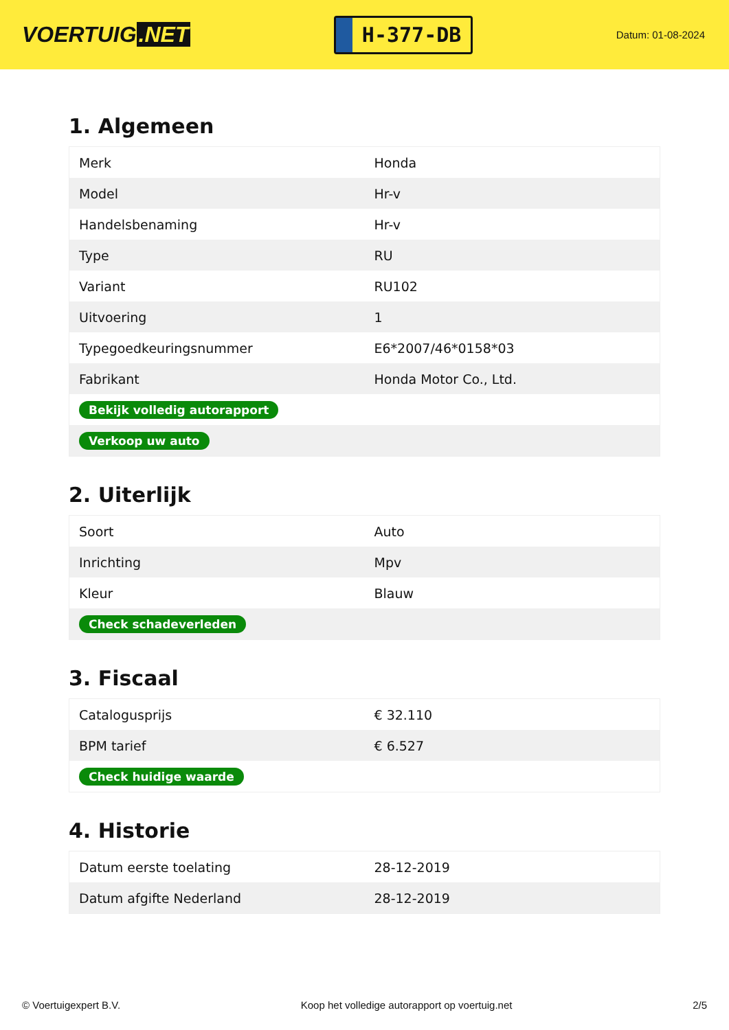VOERTUIG.NET
H-377-DB
Datum: 01-08-2024
1. Algemeen
| Merk | Honda |
| Model | Hr-v |
| Handelsbenaming | Hr-v |
| Type | RU |
| Variant | RU102 |
| Uitvoering | 1 |
| Typegoedkeuringsnummer | E6*2007/46*0158*03 |
| Fabrikant | Honda Motor Co., Ltd. |
| Bekijk volledig autorapport | |
| Verkoop uw auto | |
2. Uiterlijk
| Soort | Auto |
| Inrichting | Mpv |
| Kleur | Blauw |
| Check schadeverleden | |
3. Fiscaal
| Catalogusprijs | € 32.110 |
| BPM tarief | € 6.527 |
| Check huidige waarde | |
4. Historie
| Datum eerste toelating | 28-12-2019 |
| Datum afgifte Nederland | 28-12-2019 |
© Voertuigexpert B.V. Koop het volledige autorapport op voertuig.net 2/5